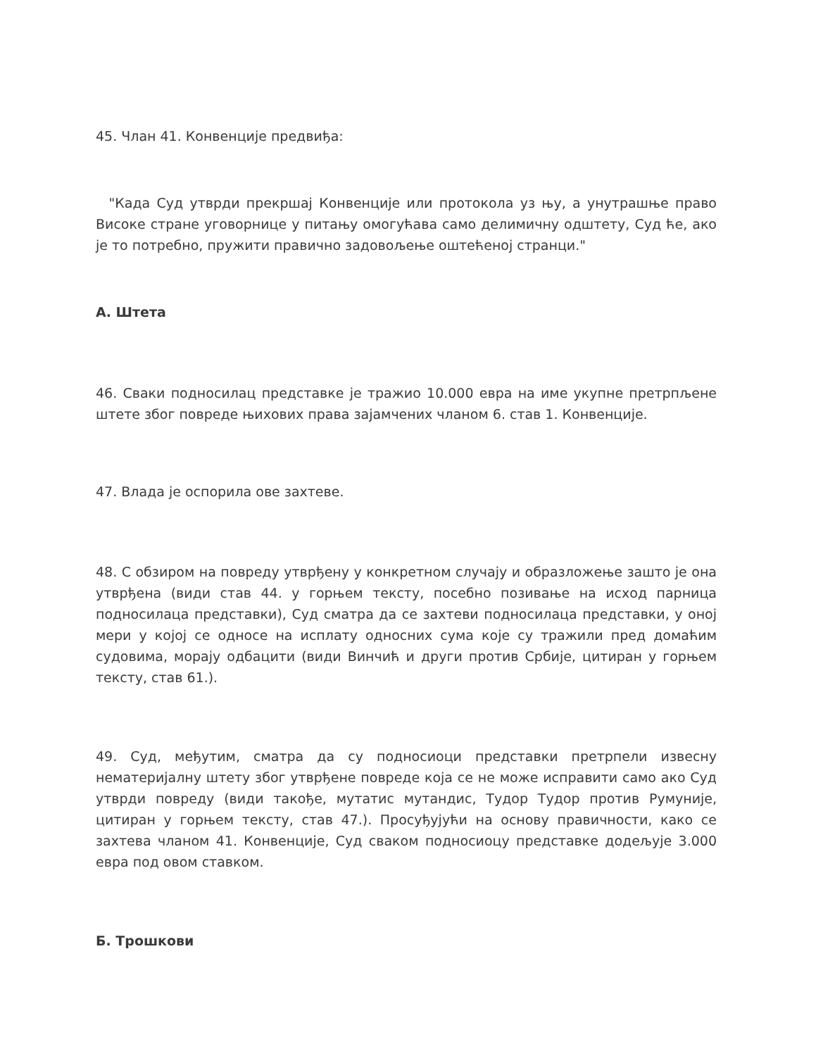45. Члан 41. Конвенције предвиђа:
"Када Суд утврди прекршај Конвенције или протокола уз њу, а унутрашње право Високе стране уговорнице у питању омогућава само делимичну одштету, Суд ће, ако је то потребно, пружити правично задовољење оштећеној странци."
А. Штета
46. Сваки подносилац представке је тражио 10.000 евра на име укупне претрпљене штете због повреде њихових права зајамчених чланом 6. став 1. Конвенције.
47. Влада је оспорила ове захтеве.
48. С обзиром на повреду утврђену у конкретном случају и образложење зашто је она утврђена (види став 44. у горњем тексту, посебно позивање на исход парница подносилаца представки), Суд сматра да се захтеви подносилаца представки, у оној мери у којој се односе на исплату односних сума које су тражили пред домаћим судовима, морају одбацити (види Винчић и други против Србије, цитиран у горњем тексту, став 61.).
49. Суд, међутим, сматра да су подносиоци представки претрпели извесну нематеријалну штету због утврђене повреде која се не може исправити само ако Суд утврди повреду (види такође, мутатис мутандис, Тудор Тудор против Румуније, цитиран у горњем тексту, став 47.). Просуђујући на основу правичности, како се захтева чланом 41. Конвенције, Суд сваком подносиоцу представке додељује 3.000 евра под овом ставком.
Б. Трошкови